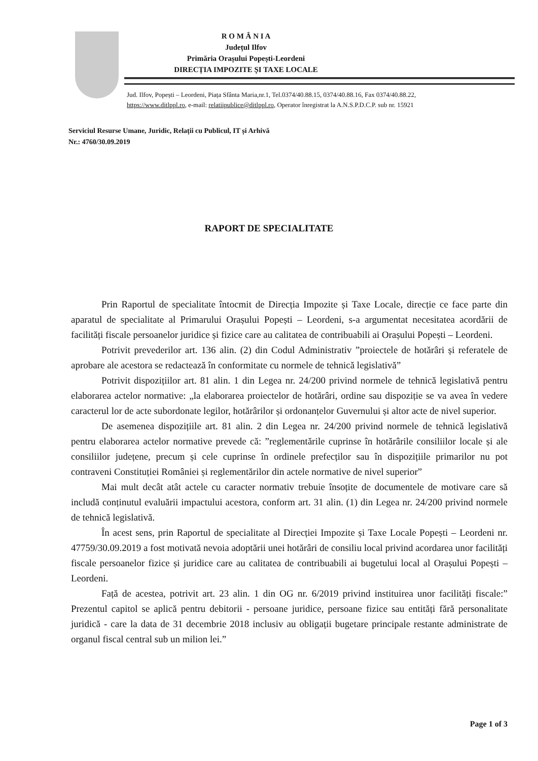R O M Â N I A
Județul Ilfov
Primăria Orașului Popești-Leordeni
DIRECȚIA IMPOZITE ȘI TAXE LOCALE
Jud. Ilfov, Popești – Leordeni, Piața Sfânta Maria,nr.1, Tel.0374/40.88.15, 0374/40.88.16, Fax 0374/40.88.22,
https://www.ditlppl.ro, e-mail: relatiipublice@ditlppl.ro, Operator înregistrat la A.N.S.P.D.C.P. sub nr. 15921
Serviciul Resurse Umane, Juridic, Relații cu Publicul, IT și Arhivă
Nr.: 4760/30.09.2019
RAPORT DE SPECIALITATE
Prin Raportul de specialitate întocmit de Direcția Impozite și Taxe Locale, direcție ce face parte din aparatul de specialitate al Primarului Orașului Popești – Leordeni, s-a argumentat necesitatea acordării de facilități fiscale persoanelor juridice și fizice care au calitatea de contribuabili ai Orașului Popești – Leordeni.
Potrivit prevederilor art. 136 alin. (2) din Codul Administrativ ”proiectele de hotărâri și referatele de aprobare ale acestora se redactează în conformitate cu normele de tehnică legislativă”
Potrivit dispozițiilor art. 81 alin. 1 din Legea nr. 24/200 privind normele de tehnică legislativă pentru elaborarea actelor normative: „la elaborarea proiectelor de hotărâri, ordine sau dispoziție se va avea în vedere caracterul lor de acte subordonate legilor, hotărârilor și ordonanțelor Guvernului și altor acte de nivel superior.
De asemenea dispozițiile art. 81 alin. 2 din Legea nr. 24/200 privind normele de tehnică legislativă pentru elaborarea actelor normative prevede că: ”reglementările cuprinse în hotărârile consiliilor locale și ale consiliilor județene, precum și cele cuprinse în ordinele prefecților sau în dispozițiile primarilor nu pot contraveni Constituției României și reglementărilor din actele normative de nivel superior”
Mai mult decât atât actele cu caracter normativ trebuie însoțite de documentele de motivare care să includă conținutul evaluării impactului acestora, conform art. 31 alin. (1) din Legea nr. 24/200 privind normele de tehnică legislativă.
În acest sens, prin Raportul de specialitate al Direcției Impozite și Taxe Locale Popești – Leordeni nr. 47759/30.09.2019 a fost motivată nevoia adoptării unei hotărâri de consiliu local privind acordarea unor facilități fiscale persoanelor fizice și juridice care au calitatea de contribuabili ai bugetului local al Orașului Popești – Leordeni.
Față de acestea, potrivit art. 23 alin. 1 din OG nr. 6/2019 privind instituirea unor facilități fiscale:” Prezentul capitol se aplică pentru debitorii - persoane juridice, persoane fizice sau entități fără personalitate juridică - care la data de 31 decembrie 2018 inclusiv au obligații bugetare principale restante administrate de organul fiscal central sub un milion lei.”
Page 1 of 3